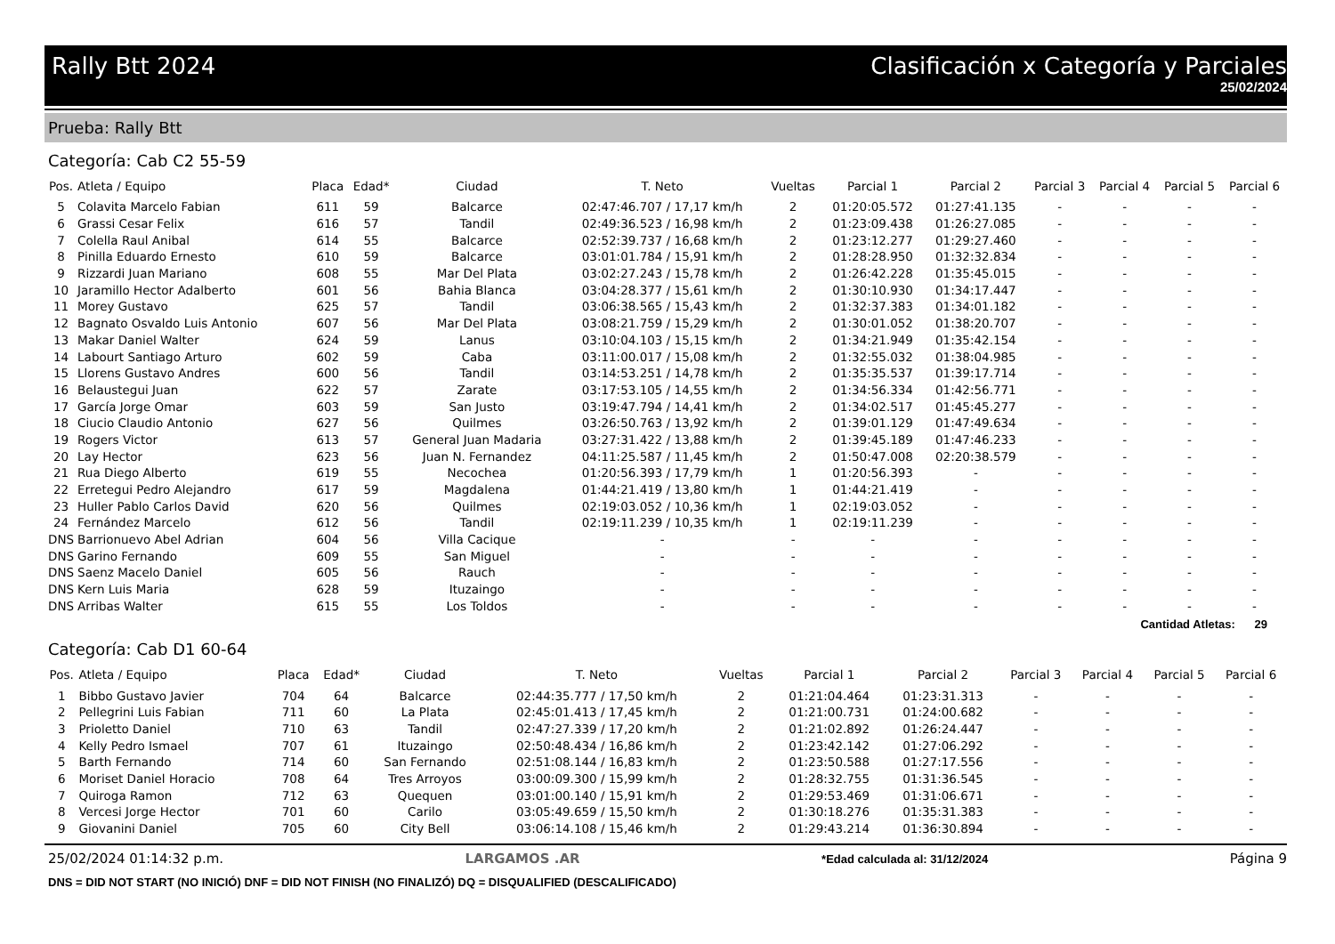Rally Btt 2024 Clasificación x Categoría y Parciales
25/02/2024
Prueba: Rally Btt
Categoría: Cab C2 55-59
| Pos. | Atleta / Equipo | Placa | Edad* | Ciudad | T. Neto | Vueltas | Parcial 1 | Parcial 2 | Parcial 3 | Parcial 4 | Parcial 5 | Parcial 6 |
| --- | --- | --- | --- | --- | --- | --- | --- | --- | --- | --- | --- | --- |
| 5 | Colavita Marcelo Fabian | 611 | 59 | Balcarce | 02:47:46.707 / 17,17 km/h | 2 | 01:20:05.572 | 01:27:41.135 | - | - | - | - |
| 6 | Grassi Cesar Felix | 616 | 57 | Tandil | 02:49:36.523 / 16,98 km/h | 2 | 01:23:09.438 | 01:26:27.085 | - | - | - | - |
| 7 | Colella Raul Anibal | 614 | 55 | Balcarce | 02:52:39.737 / 16,68 km/h | 2 | 01:23:12.277 | 01:29:27.460 | - | - | - | - |
| 8 | Pinilla Eduardo Ernesto | 610 | 59 | Balcarce | 03:01:01.784 / 15,91 km/h | 2 | 01:28:28.950 | 01:32:32.834 | - | - | - | - |
| 9 | Rizzardi Juan Mariano | 608 | 55 | Mar Del Plata | 03:02:27.243 / 15,78 km/h | 2 | 01:26:42.228 | 01:35:45.015 | - | - | - | - |
| 10 | Jaramillo Hector Adalberto | 601 | 56 | Bahia Blanca | 03:04:28.377 / 15,61 km/h | 2 | 01:30:10.930 | 01:34:17.447 | - | - | - | - |
| 11 | Morey Gustavo | 625 | 57 | Tandil | 03:06:38.565 / 15,43 km/h | 2 | 01:32:37.383 | 01:34:01.182 | - | - | - | - |
| 12 | Bagnato Osvaldo Luis Antonio | 607 | 56 | Mar Del Plata | 03:08:21.759 / 15,29 km/h | 2 | 01:30:01.052 | 01:38:20.707 | - | - | - | - |
| 13 | Makar Daniel Walter | 624 | 59 | Lanus | 03:10:04.103 / 15,15 km/h | 2 | 01:34:21.949 | 01:35:42.154 | - | - | - | - |
| 14 | Labourt Santiago Arturo | 602 | 59 | Caba | 03:11:00.017 / 15,08 km/h | 2 | 01:32:55.032 | 01:38:04.985 | - | - | - | - |
| 15 | Llorens Gustavo Andres | 600 | 56 | Tandil | 03:14:53.251 / 14,78 km/h | 2 | 01:35:35.537 | 01:39:17.714 | - | - | - | - |
| 16 | Belaustegui Juan | 622 | 57 | Zarate | 03:17:53.105 / 14,55 km/h | 2 | 01:34:56.334 | 01:42:56.771 | - | - | - | - |
| 17 | García Jorge Omar | 603 | 59 | San Justo | 03:19:47.794 / 14,41 km/h | 2 | 01:34:02.517 | 01:45:45.277 | - | - | - | - |
| 18 | Ciucio Claudio Antonio | 627 | 56 | Quilmes | 03:26:50.763 / 13,92 km/h | 2 | 01:39:01.129 | 01:47:49.634 | - | - | - | - |
| 19 | Rogers Victor | 613 | 57 | General Juan Madaria | 03:27:31.422 / 13,88 km/h | 2 | 01:39:45.189 | 01:47:46.233 | - | - | - | - |
| 20 | Lay Hector | 623 | 56 | Juan N. Fernandez | 04:11:25.587 / 11,45 km/h | 2 | 01:50:47.008 | 02:20:38.579 | - | - | - | - |
| 21 | Rua Diego Alberto | 619 | 55 | Necochea | 01:20:56.393 / 17,79 km/h | 1 | 01:20:56.393 | - | - | - | - | - |
| 22 | Erretegui Pedro Alejandro | 617 | 59 | Magdalena | 01:44:21.419 / 13,80 km/h | 1 | 01:44:21.419 | - | - | - | - | - |
| 23 | Huller Pablo Carlos David | 620 | 56 | Quilmes | 02:19:03.052 / 10,36 km/h | 1 | 02:19:03.052 | - | - | - | - | - |
| 24 | Fernández Marcelo | 612 | 56 | Tandil | 02:19:11.239 / 10,35 km/h | 1 | 02:19:11.239 | - | - | - | - | - |
| DNS | Barrionuevo Abel Adrian | 604 | 56 | Villa Cacique | - | - | - | - | - | - | - | - |
| DNS | Garino Fernando | 609 | 55 | San Miguel | - | - | - | - | - | - | - | - |
| DNS | Saenz Macelo Daniel | 605 | 56 | Rauch | - | - | - | - | - | - | - | - |
| DNS | Kern Luis Maria | 628 | 59 | Ituzaingo | - | - | - | - | - | - | - | - |
| DNS | Arribas Walter | 615 | 55 | Los Toldos | - | - | - | - | - | - | - | - |
Cantidad Atletas: 29
Categoría: Cab D1 60-64
| Pos. | Atleta / Equipo | Placa | Edad* | Ciudad | T. Neto | Vueltas | Parcial 1 | Parcial 2 | Parcial 3 | Parcial 4 | Parcial 5 | Parcial 6 |
| --- | --- | --- | --- | --- | --- | --- | --- | --- | --- | --- | --- | --- |
| 1 | Bibbo Gustavo Javier | 704 | 64 | Balcarce | 02:44:35.777 / 17,50 km/h | 2 | 01:21:04.464 | 01:23:31.313 | - | - | - | - |
| 2 | Pellegrini Luis Fabian | 711 | 60 | La Plata | 02:45:01.413 / 17,45 km/h | 2 | 01:21:00.731 | 01:24:00.682 | - | - | - | - |
| 3 | Prioletto Daniel | 710 | 63 | Tandil | 02:47:27.339 / 17,20 km/h | 2 | 01:21:02.892 | 01:26:24.447 | - | - | - | - |
| 4 | Kelly Pedro Ismael | 707 | 61 | Ituzaingo | 02:50:48.434 / 16,86 km/h | 2 | 01:23:42.142 | 01:27:06.292 | - | - | - | - |
| 5 | Barth Fernando | 714 | 60 | San Fernando | 02:51:08.144 / 16,83 km/h | 2 | 01:23:50.588 | 01:27:17.556 | - | - | - | - |
| 6 | Moriset Daniel Horacio | 708 | 64 | Tres Arroyos | 03:00:09.300 / 15,99 km/h | 2 | 01:28:32.755 | 01:31:36.545 | - | - | - | - |
| 7 | Quiroga Ramon | 712 | 63 | Quequen | 03:01:00.140 / 15,91 km/h | 2 | 01:29:53.469 | 01:31:06.671 | - | - | - | - |
| 8 | Vercesi Jorge Hector | 701 | 60 | Carilo | 03:05:49.659 / 15,50 km/h | 2 | 01:30:18.276 | 01:35:31.383 | - | - | - | - |
| 9 | Giovanini Daniel | 705 | 60 | City Bell | 03:06:14.108 / 15,46 km/h | 2 | 01:29:43.214 | 01:36:30.894 | - | - | - | - |
25/02/2024 01:14:32 p.m. LARGAMOS .AR *Edad calculada al: 31/12/2024 Página 9
DNS = DID NOT START (NO INICIÓ) DNF = DID NOT FINISH (NO FINALIZÓ) DQ = DISQUALIFIED (DESCALIFICADO)